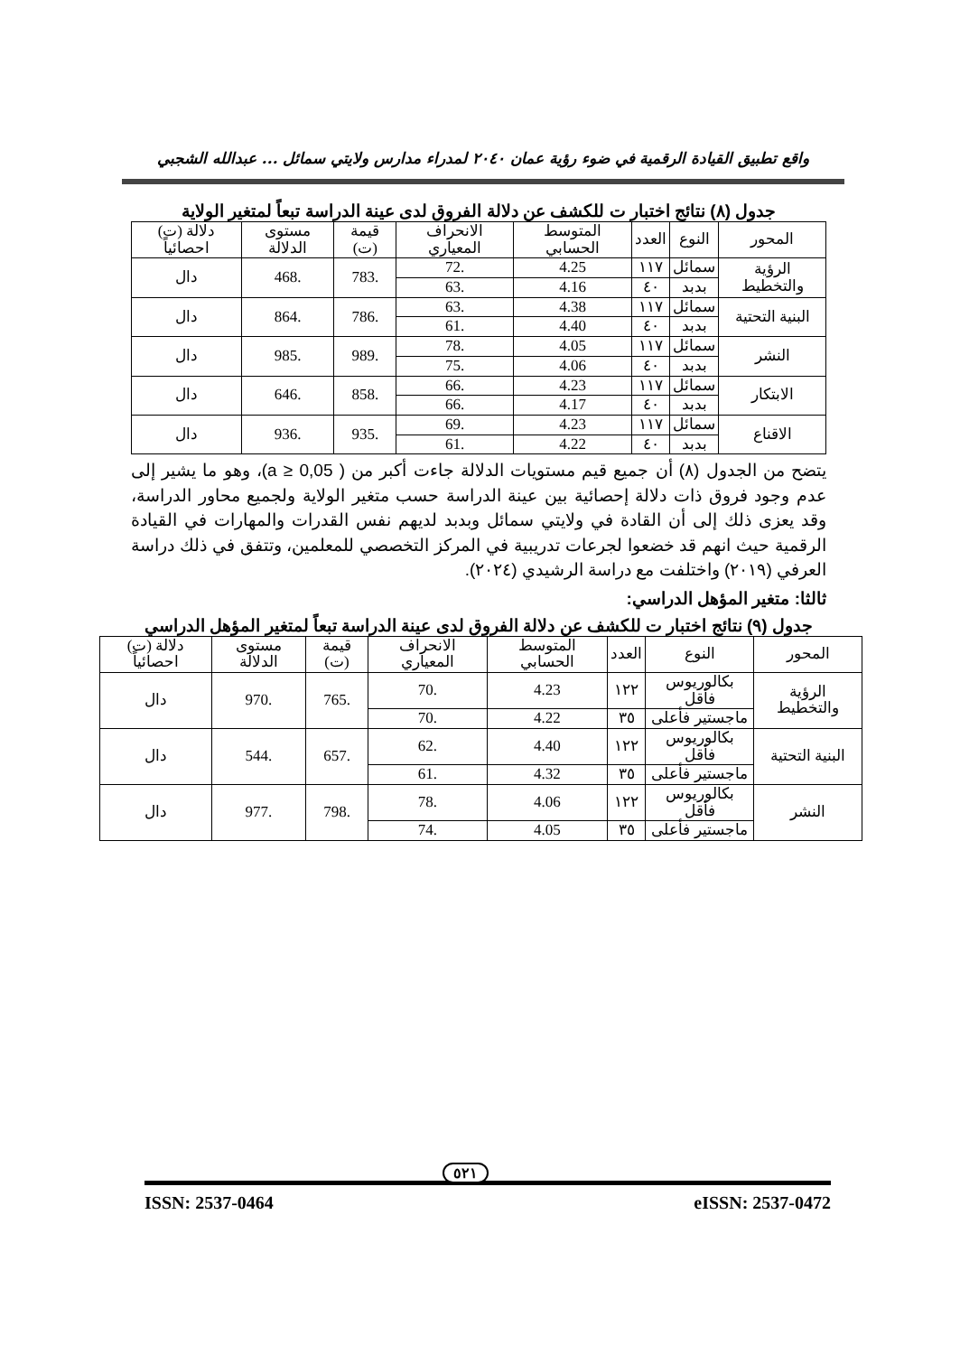واقع تطبيق القيادة الرقمية في ضوء رؤية عمان ٢٠٤٠ لمدراء مدارس ولايتي سمائل ... عبدالله الشجبي
جدول (٨) نتائج اختبار ت للكشف عن دلالة الفروق لدى عينة الدراسة تبعاً لمتغير الولاية
| المحور | النوع | العدد | المتوسط الحسابي | الانحراف المعياري | قيمة (ت) | مستوى الدلالة | دلالة (ت) احصائياً |
| --- | --- | --- | --- | --- | --- | --- | --- |
| الرؤية والتخطيط | سمائل | ١١٧ | 4.25 | .72 | .783 | .468 | دال |
| | بدبد | ٤٠ | 4.16 | .63 | | | |
| البنية التحتية | سمائل | ١١٧ | 4.38 | .63 | .786 | .864 | دال |
| | بدبد | ٤٠ | 4.40 | .61 | | | |
| النشر | سمائل | ١١٧ | 4.05 | .78 | .989 | .985 | دال |
| | بدبد | ٤٠ | 4.06 | .75 | | | |
| الابتكار | سمائل | ١١٧ | 4.23 | .66 | .858 | .646 | دال |
| | بدبد | ٤٠ | 4.17 | .66 | | | |
| الاقناع | سمائل | ١١٧ | 4.23 | .69 | .935 | .936 | دال |
| | بدبد | ٤٠ | 4.22 | .61 | | | |
يتضح من الجدول (٨) أن جميع قيم مستويات الدلالة جاءت أكبر من ( a ≥ 0,05)، وهو ما يشير إلى عدم وجود فروق ذات دلالة إحصائية بين عينة الدراسة حسب متغير الولاية ولجميع محاور الدراسة، وقد يعزى ذلك إلى أن القادة في ولايتي سمائل وبدبد لديهم نفس القدرات والمهارات في القيادة الرقمية حيث انهم قد خضعوا لجرعات تدريبية في المركز التخصصي للمعلمين، وتتفق في ذلك دراسة العرفي (٢٠١٩) واختلفت مع دراسة الرشيدي (٢٠٢٤).
ثالثا: متغير المؤهل الدراسي:
جدول (٩) نتائج اختبار ت للكشف عن دلالة الفروق لدى عينة الدراسة تبعاً لمتغير المؤهل الدراسي
| المحور | النوع | العدد | المتوسط الحسابي | الانحراف المعياري | قيمة (ت) | مستوى الدلالة | دلالة (ت) احصائياً |
| --- | --- | --- | --- | --- | --- | --- | --- |
| الرؤية والتخطيط | بكالوريوس فأقل | ١٢٢ | 4.23 | .70 | .765 | .970 | دال |
| | ماجستير فأعلى | ٣٥ | 4.22 | .70 | | | |
| البنية التحتية | بكالوريوس فأقل | ١٢٢ | 4.40 | .62 | .657 | .544 | دال |
| | ماجستير فأعلى | ٣٥ | 4.32 | .61 | | | |
| النشر | بكالوريوس فأقل | ١٢٢ | 4.06 | .78 | .798 | .977 | دال |
| | ماجستير فأعلى | ٣٥ | 4.05 | .74 | | | |
٥٢١
ISSN: 2537-0464 eISSN: 2537-0472